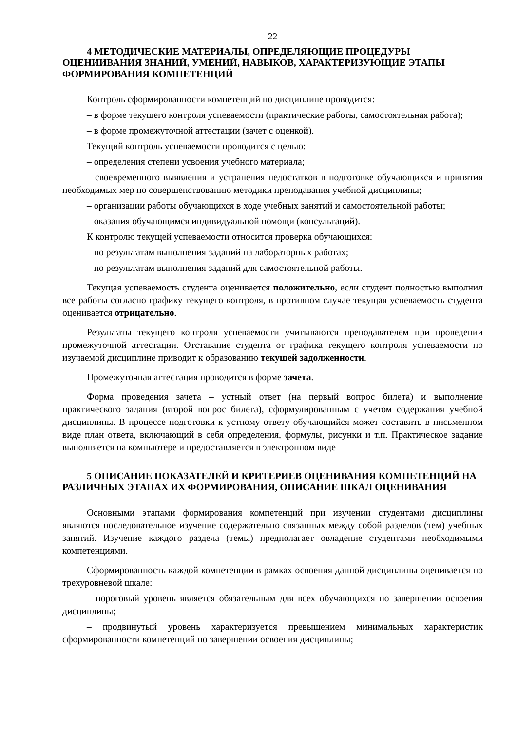22
4 МЕТОДИЧЕСКИЕ МАТЕРИАЛЫ, ОПРЕДЕЛЯЮЩИЕ ПРОЦЕДУРЫ ОЦЕНИИВАНИЯ ЗНАНИЙ, УМЕНИЙ, НАВЫКОВ, ХАРАКТЕРИЗУЮЩИЕ ЭТАПЫ ФОРМИРОВАНИЯ КОМПЕТЕНЦИЙ
Контроль сформированности компетенций по дисциплине проводится:
– в форме текущего контроля успеваемости (практические работы, самостоятельная работа);
– в форме промежуточной аттестации (зачет с оценкой).
Текущий контроль успеваемости проводится с целью:
– определения степени усвоения учебного материала;
– своевременного выявления и устранения недостатков в подготовке обучающихся и принятия необходимых мер по совершенствованию методики преподавания учебной дисциплины;
– организации работы обучающихся в ходе учебных занятий и самостоятельной работы;
– оказания обучающимся индивидуальной помощи (консультаций).
К контролю текущей успеваемости относится проверка обучающихся:
– по результатам выполнения заданий на лабораторных работах;
– по результатам выполнения заданий для самостоятельной работы.
Текущая успеваемость студента оценивается положительно, если студент полностью выполнил все работы согласно графику текущего контроля, в противном случае текущая успеваемость студента оценивается отрицательно.
Результаты текущего контроля успеваемости учитываются преподавателем при проведении промежуточной аттестации. Отставание студента от графика текущего контроля успеваемости по изучаемой дисциплине приводит к образованию текущей задолженности.
Промежуточная аттестация проводится в форме зачета.
Форма проведения зачета – устный ответ (на первый вопрос билета) и выполнение практического задания (второй вопрос билета), сформулированным с учетом содержания учебной дисциплины. В процессе подготовки к устному ответу обучающийся может составить в письменном виде план ответа, включающий в себя определения, формулы, рисунки и т.п. Практическое задание выполняется на компьютере и предоставляется в электронном виде
5 ОПИСАНИЕ ПОКАЗАТЕЛЕЙ И КРИТЕРИЕВ ОЦЕНИВАНИЯ КОМПЕТЕНЦИЙ НА РАЗЛИЧНЫХ ЭТАПАХ ИХ ФОРМИРОВАНИЯ, ОПИСАНИЕ ШКАЛ ОЦЕНИВАНИЯ
Основными этапами формирования компетенций при изучении студентами дисциплины являются последовательное изучение содержательно связанных между собой разделов (тем) учебных занятий. Изучение каждого раздела (темы) предполагает овладение студентами необходимыми компетенциями.
Сформированность каждой компетенции в рамках освоения данной дисциплины оценивается по трехуровневой шкале:
– пороговый уровень является обязательным для всех обучающихся по завершении освоения дисциплины;
– продвинутый уровень характеризуется превышением минимальных характеристик сформированности компетенций по завершении освоения дисциплины;